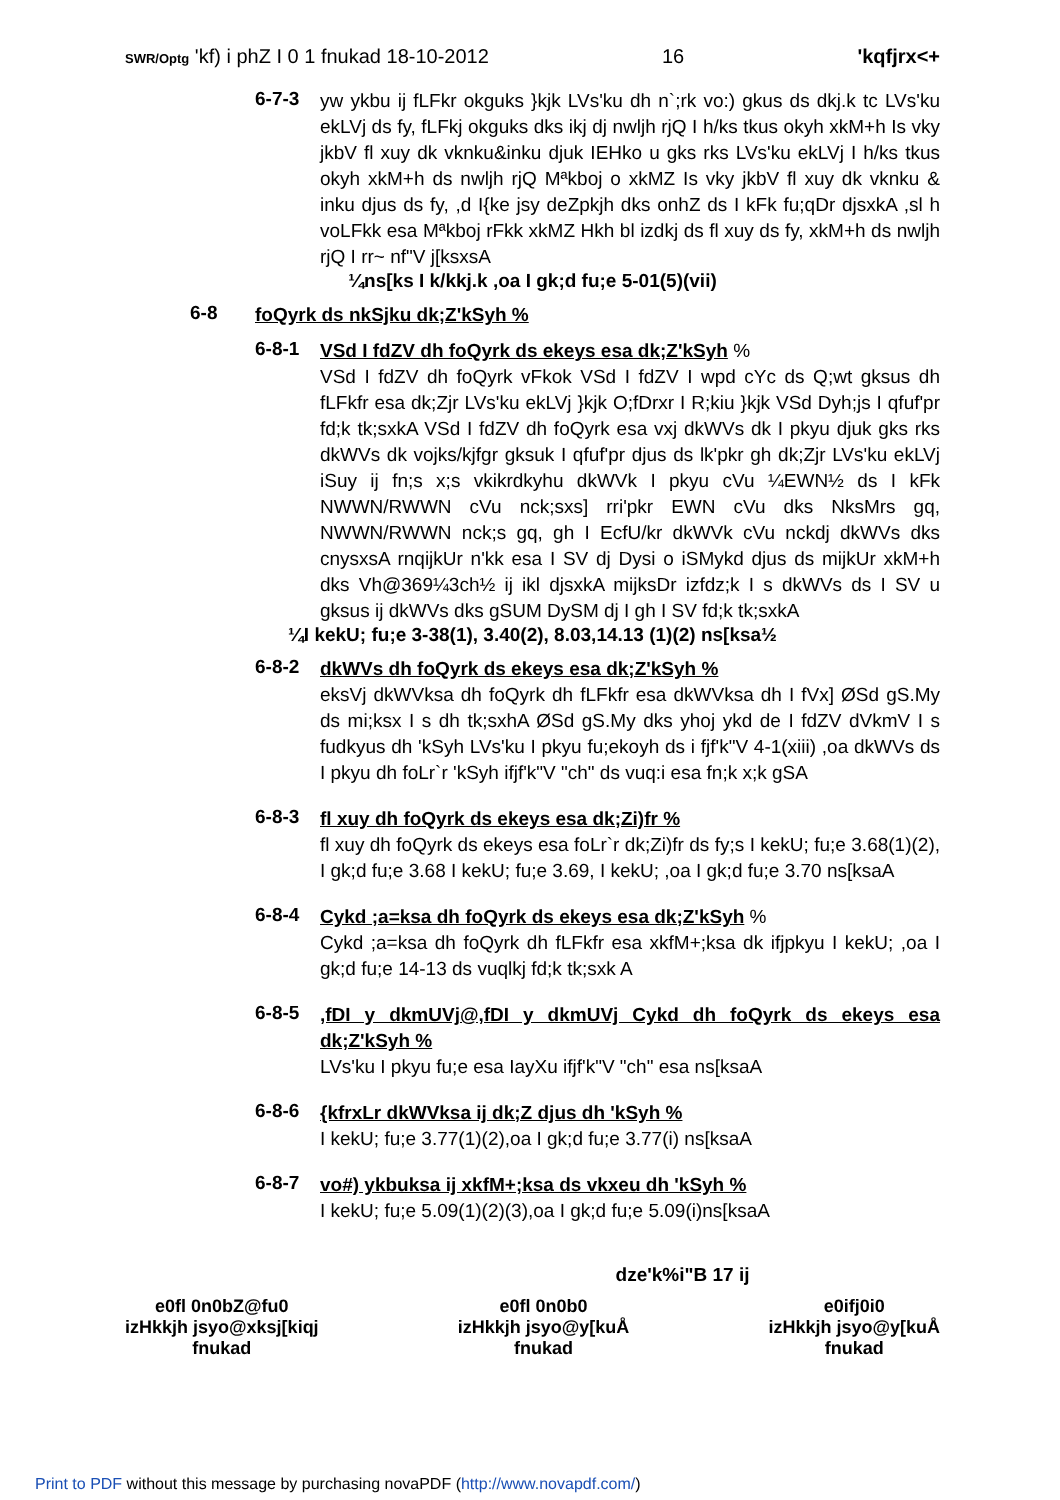SWR/Optg 'kf) i phZ I 0 1 fnukad 18-10-2012 16 'kqfjrx<+
6-7-3
yw ykbu ij fLFkr okguks }kjk LVs'ku dh n`;rk vo:) gkus ds dkj.k tc LVs'ku ekLVj ds fy, fLFkj okguks dks ikj dj nwljh rjQ I h/ks tkus okyh xkM+h Is vky jkbV fl xuy dk vknku&inku djuk IEHko u gks rks LVs'ku ekLVj I h/ks tkus okyh xkM+h ds nwljh rjQ Mªkboj o xkMZ Is vky jkbV fl xuy dk vknku & inku djus ds fy, ,d I{ke jsy deZpkjh dks onhZ ds I kFk fu;qDr djsxkA ,sl h voLFkk esa Mªkboj rFkk xkMZ Hkh bl izdkj ds fl xuy ds fy, xkM+h ds nwljh rjQ I rr~ nf"V j[ksxsA
¼ns[ks I k/kkj.k ,oa I gk;d fu;e 5-01(5)(vii)
6-8
foQyrk ds nkSjku dk;Z'kSyh %
6-8-1
VSd I fdZV dh foQyrk ds ekeys esa dk;Z'kSyh %
VSd I fdZV dh foQyrk vFkok VSd I fdZV I wpd cYc ds Q;wt gksus dh fLFkfr esa dk;Zjr LVs'ku ekLVj }kjk O;fDrxr I R;kiu }kjk VSd Dyh;js I qfuf'pr fd;k tk;sxkA VSd I fdZV dh foQyrk esa vxj dkWVs dk I pkyu djuk gks rks dkWVs dk vojks/kjfgr gksuk I qfuf'pr djus ds lk'pkr gh dk;Zjr LVs'ku ekLVj iSuy ij fn;s x;s vkikrdkyhu dkWVk I pkyu cVu ¼EWN½ ds I kFk NWWN/RWWN cVu nck;sxs] rri'pkr EWN cVu dks NksMrs gq, NWWN/RWWN nck;s gq, gh I EcfU/kr dkWVk cVu nckdj dkWVs dks cnysxsA rnqijkUr n'kk esa I SV dj Dysi o iSMykd djus ds mijkUr xkM+h dks Vh@369¼3ch½ ij ikl djsxkA mijksDr izfdz;k I s dkWVs ds I SV u gksus ij dkWVs dks gSUM DySM dj I gh I SV fd;k tk;sxkA
¼I kekU; fu;e 3-38(1), 3.40(2), 8.03,14.13 (1)(2) ns[ksa½
6-8-2
dkWVs dh foQyrk ds ekeys esa dk;Z'kSyh %
eksVj dkWVksa dh foQyrk dh fLFkfr esa dkWVksa dh I fVx] ØSd gS.My ds mi;ksx I s dh tk;sxhA ØSd gS.My dks yhoj ykd de I fdZV dVkmV I s fudkyus dh 'kSyh LVs'ku I pkyu fu;ekoyh ds i fjf'k"V 4-1(xiii) ,oa dkWVs ds I pkyu dh foLr`r 'kSyh ifjf'k"V "ch" ds vuq:i esa fn;k x;k gSA
6-8-3
fl xuy dh foQyrk ds ekeys esa dk;Zi)fr %
fl xuy dh foQyrk ds ekeys esa foLr`r dk;Zi)fr ds fy;s I kekU; fu;e 3.68(1)(2), I gk;d fu;e 3.68 I kekU; fu;e 3.69, I kekU; ,oa I gk;d fu;e 3.70 ns[ksaA
6-8-4
Cykd ;a=ksa dh foQyrk ds ekeys esa dk;Z'kSyh %
Cykd ;a=ksa dh foQyrk dh fLFkfr esa xkfM+;ksa dk ifjpkyu I kekU; ,oa I gk;d fu;e 14-13 ds vuqlkj fd;k tk;sxk A
6-8-5
,fDI y dkmUVj@,fDI y dkmUVj Cykd dh foQyrk ds ekeys esa dk;Z'kSyh %
LVs'ku I pkyu fu;e esa IayXu ifjf'k"V "ch" esa ns[ksaA
6-8-6
{kfrxLr dkWVksa ij dk;Z djus dh 'kSyh %
I kekU; fu;e 3.77(1)(2),oa I gk;d fu;e 3.77(i) ns[ksaA
6-8-7
vo#) ykbuksa ij xkfM+;ksa ds vkxeu dh 'kSyh %
I kekU; fu;e 5.09(1)(2)(3),oa I gk;d fu;e 5.09(i)ns[ksaA
dze'k%i"B 17 ij
e0fl 0n0bZ@fu0
izHkkjh jsyo@xksj[kiqj
fnukad
e0fl 0n0b0
izHkkjh jsyo@y[kuÅ
fnukad
e0ifj0i0
izHkkjh jsyo@y[kuÅ
fnukad
Print to PDF without this message by purchasing novaPDF (http://www.novapdf.com/)